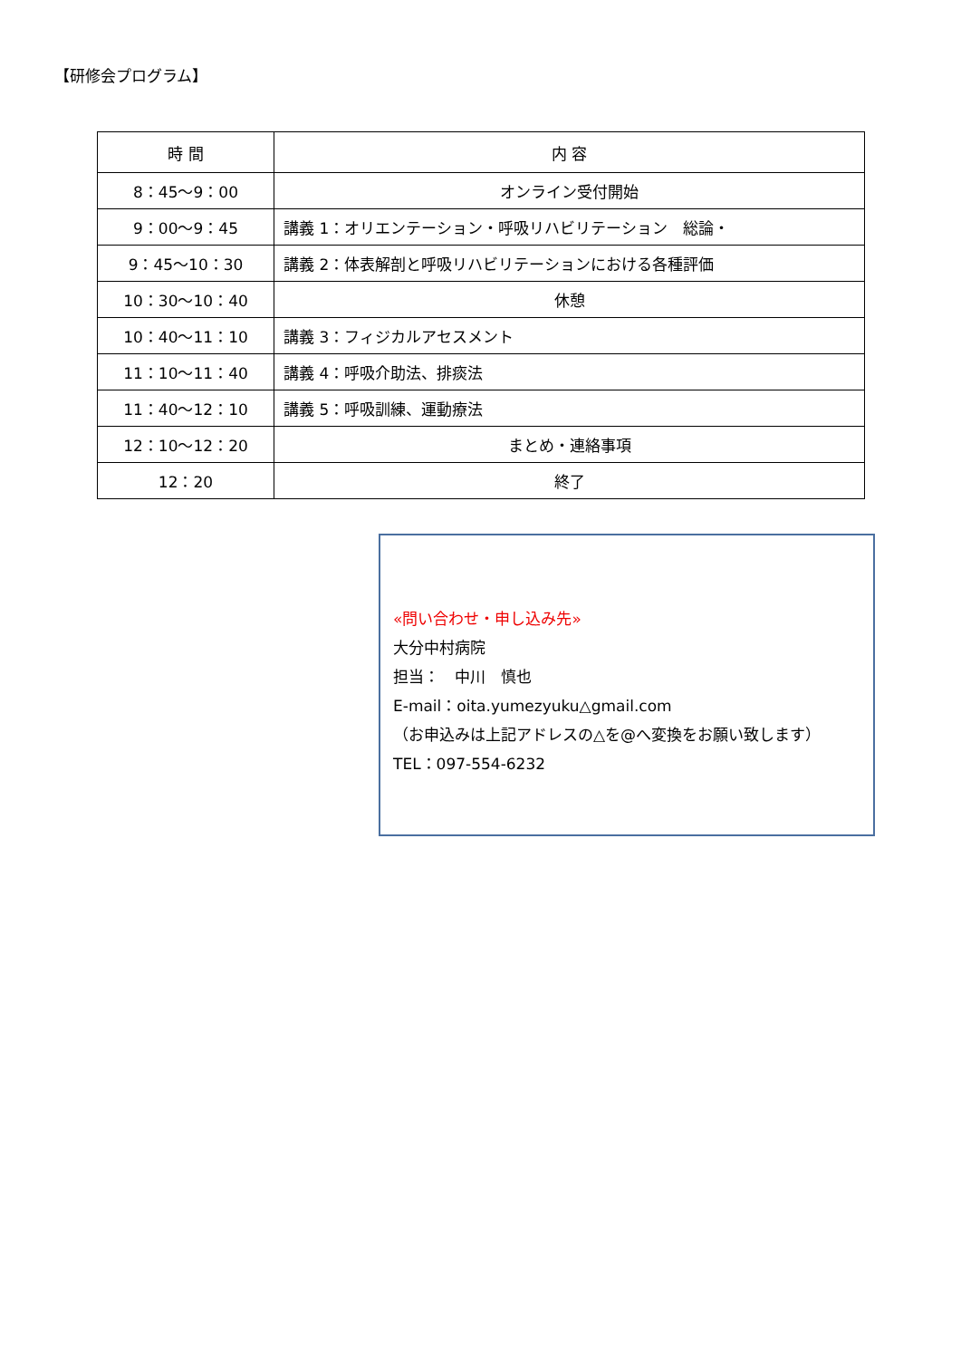【研修会プログラム】
| 時 間 | 内 容 |
| --- | --- |
| 8：45～9：00 | オンライン受付開始 |
| 9：00～9：45 | 講義 1：オリエンテーション・呼吸リハビリテーション 総論・ |
| 9：45～10：30 | 講義 2：体表解剖と呼吸リハビリテーションにおける各種評価 |
| 10：30～10：40 | 休憩 |
| 10：40～11：10 | 講義 3：フィジカルアセスメント |
| 11：10～11：40 | 講義 4：呼吸介助法、排痰法 |
| 11：40～12：10 | 講義 5：呼吸訓練、運動療法 |
| 12：10～12：20 | まとめ・連絡事項 |
| 12：20 | 終了 |
«問い合わせ・申し込み先»
大分中村病院
担当：　中川　慎也
E-mail：oita.yumezyuku△gmail.com
（お申込みは上記アドレスの△を@へ変換をお願い致します）
TEL：097-554-6232